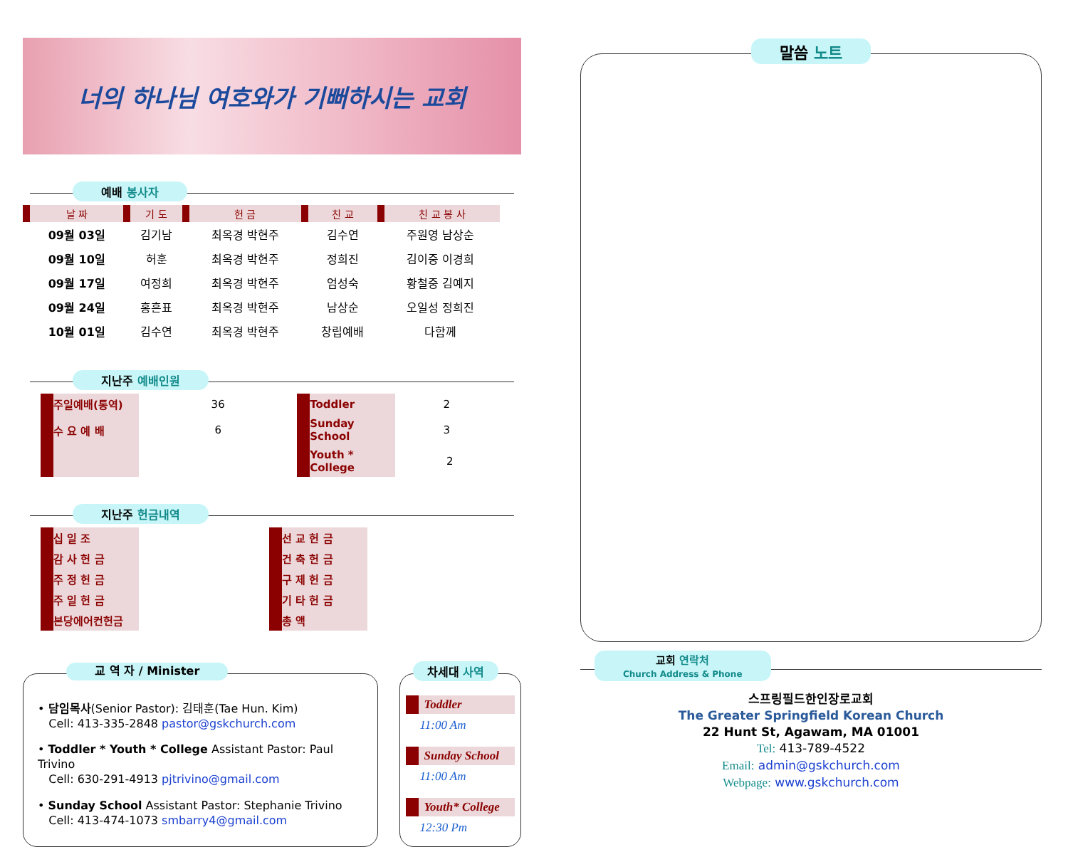너의 하나님 여호와가 기뻐하시는 교회
예배 봉사자
| 날 짜 | 기 도 | 헌 금 | 친 교 | 친 교 봉 사 |
| --- | --- | --- | --- | --- |
| 09월 03일 | 김기남 | 최옥경 박현주 | 김수연 | 주원영 남상순 |
| 09월 10일 | 허훈 | 최옥경 박현주 | 정희진 | 김이중 이경희 |
| 09월 17일 | 여정희 | 최옥경 박현주 | 엄성숙 | 황철중 김예지 |
| 09월 24일 | 홍흔표 | 최옥경 박현주 | 남상순 | 오일성 정희진 |
| 10월 01일 | 김수연 | 최옥경 박현주 | 창립예배 | 다함께 |
지난주 예배인원
| 주일예배(통역) | 36 | Toddler | 2 |
| 수 요 예 배 | 6 | Sunday School | 3 |
| | | Youth * College | 2 |
지난주 헌금내역
| 십 일 조 | | 선 교 헌 금 | |
| 감 사 헌 금 | | 건 축 헌 금 | |
| 주 정 헌 금 | | 구 제 헌 금 | |
| 주 일 헌 금 | | 기 타 헌 금 | |
| 본당에어컨헌금 | | 총 액 | |
교 역 자 / Minister
• 담임목사(Senior Pastor): 김태훈(Tae Hun. Kim)
Cell: 413-335-2848 pastor@gskchurch.com
• Toddler * Youth * College Assistant Pastor: Paul Trivino
Cell: 630-291-4913 pjtrivino@gmail.com
• Sunday School Assistant Pastor: Stephanie Trivino
Cell: 413-474-1073 smbarry4@gmail.com
차세대 사역
Toddler
11:00 Am
Sunday School
11:00 Am
Youth* College
12:30 Pm
말씀 노트
교회 연락처
Church Address & Phone
스프링필드한인장로교회
The Greater Springfield Korean Church
22 Hunt St, Agawam, MA 01001
Tel: 413-789-4522
Email: admin@gskchurch.com
Webpage: www.gskchurch.com